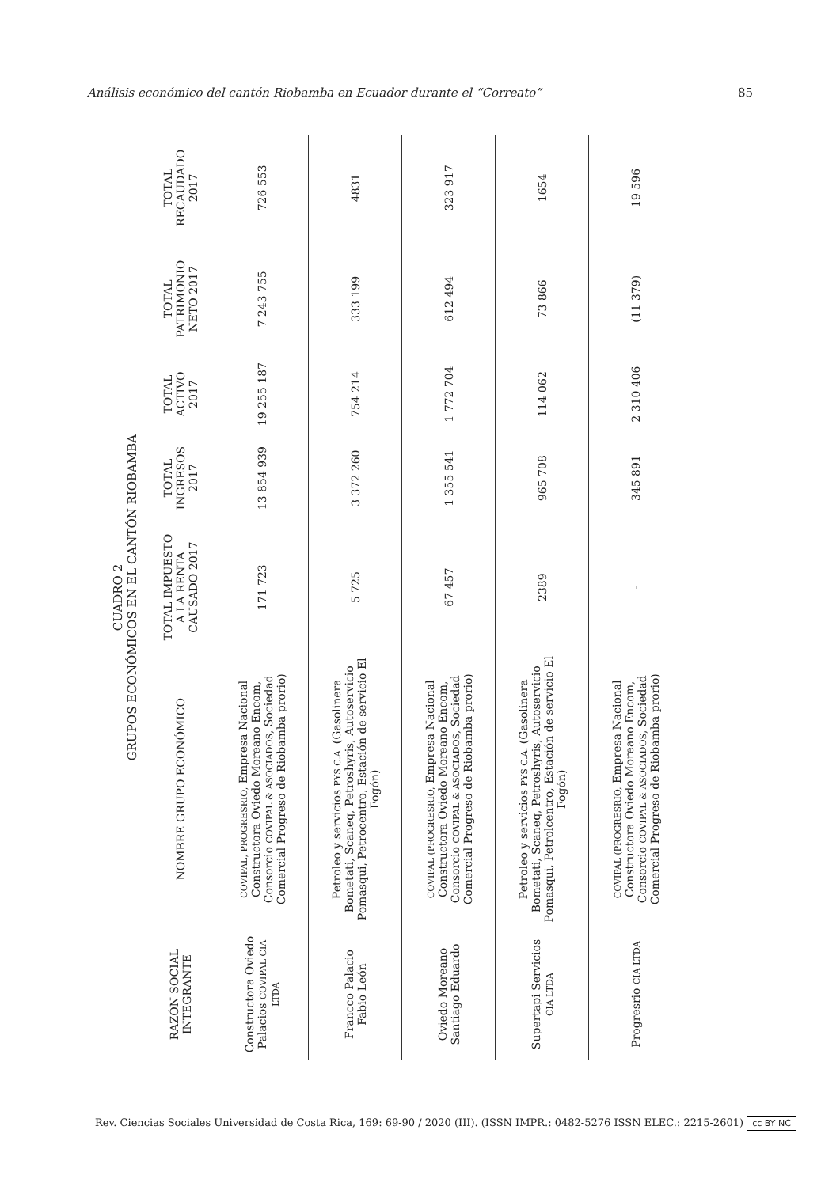Análisis económico del cantón Riobamba en Ecuador durante el “Correato” 85
CUADRO 2
GRUPOS ECONÓMICOS EN EL CANTÓN RIOBAMBA
| RAZÓN SOCIAL INTEGRANTE | NOMBRE GRUPO ECONÓMICO | TOTAL IMPUESTO A LA RENTA CAUSADO 2017 | TOTAL INGRESOS 2017 | TOTAL ACTIVO 2017 | TOTAL PATRIMONIO NETO 2017 | TOTAL RECAUDADO 2017 |
| --- | --- | --- | --- | --- | --- | --- |
| Constructora Oviedo Palacios COVIPAL CIA LTDA | COVIPAL, PROGRESRIO, Empresa Nacional Constructora Oviedo Moreano Encom, Consorcio COVIPAL & ASOCIADOS , Sociedad Comercial Progreso de Riobamba prorio) | 171 723 | 13 854 939 | 19 255 187 | 7 243 755 | 726 553 |
| Francco Palacio Fabio León | Petroleo y servicios PYS C.A. (Gasolinera Bometati, Scaneq, Petroshyris, Autoservicio Pomasqui, Petrocentro, Estación de servicio El Fogón) | 5 725 | 3 372 260 | 754 214 | 333 199 | 4831 |
| Oviedo Moreano Santiago Eduardo | COVIPAL (PROGRESRIO, Empresa Nacional Constructora Oviedo Moreano Encom, Consorcio COVIPAL & ASOCIADOS , Sociedad Comercial Progreso de Riobamba prorio) | 67 457 | 1 355 541 | 1 772 704 | 612 494 | 323 917 |
| Supertapi Servicios CIA LTDA | Petroleo y servicios PYS C.A. (Gasolinera Bometati, Scaneq, Petroshyris, Autoservicio Pomasqui, Petrolcentro, Estación de servicio El Fogón) | 2389 | 965 708 | 114 062 | 73 866 | 1654 |
| Progresrio CIA LTDA | COVIPAL (PROGRESRIO, Empresa Nacional Constructora Oviedo Moreano Encom, Consorcio COVIPAL & ASOCIADOS , Sociedad Comercial Progreso de Riobamba prorio) | - | 345 891 | 2 310 406 | (11 379) | 19 596 |
Rev. Ciencias Sociales Universidad de Costa Rica, 169: 69-90 / 2020 (III). (ISSN IMPR.: 0482-5276 ISSN ELEC.: 2215-2601) cc BY NC